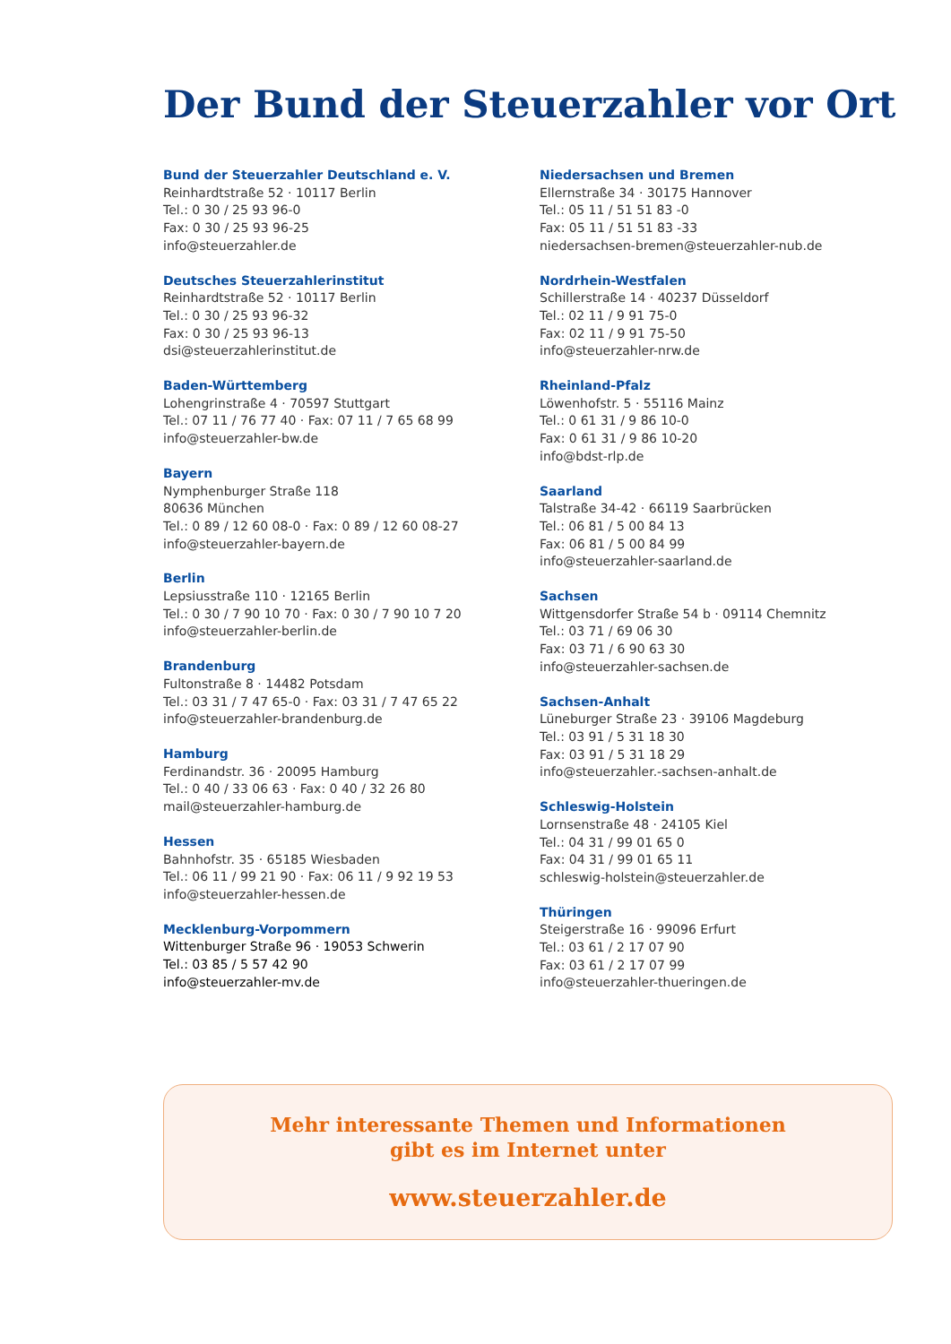Der Bund der Steuerzahler vor Ort
Bund der Steuerzahler Deutschland e. V.
Reinhardtstraße 52 · 10117 Berlin
Tel.: 0 30 / 25 93 96-0
Fax: 0 30 / 25 93 96-25
info@steuerzahler.de
Deutsches Steuerzahlerinstitut
Reinhardtstraße 52 · 10117 Berlin
Tel.: 0 30 / 25 93 96-32
Fax: 0 30 / 25 93 96-13
dsi@steuerzahlerinstitut.de
Baden-Württemberg
Lohengrinstraße 4 · 70597 Stuttgart
Tel.: 07 11 / 76 77 40 · Fax: 07 11 / 7 65 68 99
info@steuerzahler-bw.de
Bayern
Nymphenburger Straße 118
80636 München
Tel.: 0 89 / 12 60 08-0 · Fax: 0 89 / 12 60 08-27
info@steuerzahler-bayern.de
Berlin
Lepsiusstraße 110 · 12165 Berlin
Tel.: 0 30 / 7 90 10 70 · Fax: 0 30 / 7 90 10 7 20
info@steuerzahler-berlin.de
Brandenburg
Fultonstraße 8 · 14482 Potsdam
Tel.: 03 31 / 7 47 65-0 · Fax: 03 31 / 7 47 65 22
info@steuerzahler-brandenburg.de
Hamburg
Ferdinandstr. 36 · 20095 Hamburg
Tel.: 0 40 / 33 06 63 · Fax: 0 40 / 32 26 80
mail@steuerzahler-hamburg.de
Hessen
Bahnhofstr. 35 · 65185 Wiesbaden
Tel.: 06 11 / 99 21 90 · Fax: 06 11 / 9 92 19 53
info@steuerzahler-hessen.de
Mecklenburg-Vorpommern
Wittenburger Straße 96 · 19053 Schwerin
Tel.: 03 85 / 5 57 42 90
info@steuerzahler-mv.de
Niedersachsen und Bremen
Ellernstraße 34 · 30175 Hannover
Tel.: 05 11 / 51 51 83 -0
Fax: 05 11 / 51 51 83 -33
niedersachsen-bremen@steuerzahler-nub.de
Nordrhein-Westfalen
Schillerstraße 14 · 40237 Düsseldorf
Tel.: 02 11 / 9 91 75-0
Fax: 02 11 / 9 91 75-50
info@steuerzahler-nrw.de
Rheinland-Pfalz
Löwenhofstr. 5 · 55116 Mainz
Tel.: 0 61 31 / 9 86 10-0
Fax: 0 61 31 / 9 86 10-20
info@bdst-rlp.de
Saarland
Talstraße 34-42 · 66119 Saarbrücken
Tel.: 06 81 / 5 00 84 13
Fax: 06 81 / 5 00 84 99
info@steuerzahler-saarland.de
Sachsen
Wittgensdorfer Straße 54 b · 09114 Chemnitz
Tel.: 03 71 / 69 06 30
Fax: 03 71 / 6 90 63 30
info@steuerzahler-sachsen.de
Sachsen-Anhalt
Lüneburger Straße 23 · 39106 Magdeburg
Tel.: 03 91 / 5 31 18 30
Fax: 03 91 / 5 31 18 29
info@steuerzahler.-sachsen-anhalt.de
Schleswig-Holstein
Lornsenstraße 48 · 24105 Kiel
Tel.: 04 31 / 99 01 65 0
Fax: 04 31 / 99 01 65 11
schleswig-holstein@steuerzahler.de
Thüringen
Steigerstraße 16 · 99096 Erfurt
Tel.: 03 61 / 2 17 07 90
Fax: 03 61 / 2 17 07 99
info@steuerzahler-thueringen.de
Mehr interessante Themen und Informationen
gibt es im Internet unter
www.steuerzahler.de